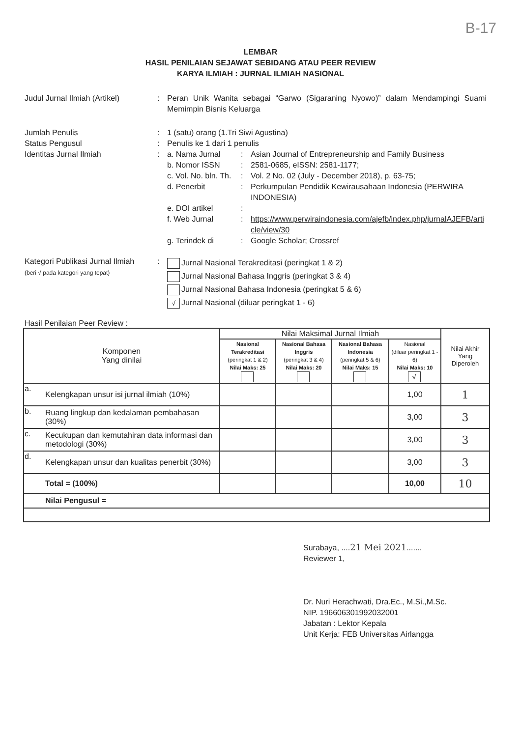B-17
LEMBAR
HASIL PENILAIAN SEJAWAT SEBIDANG ATAU PEER REVIEW
KARYA ILMIAH : JURNAL ILMIAH NASIONAL
Judul Jurnal Ilmiah (Artikel)
: Peran Unik Wanita sebagai “Garwo (Sigaraning Nyowo)” dalam Mendampingi Suami Memimpin Bisnis Keluarga
Jumlah Penulis : 1 (satu) orang (1.Tri Siwi Agustina)
Status Pengusul : Penulis ke 1 dari 1 penulis
Identitas Jurnal Ilmiah : a. Nama Jurnal : Asian Journal of Entrepreneurship and Family Business
b. Nomor ISSN : 2581-0685, eISSN: 2581-1177;
c. Vol. No. bln. Th.
: Vol. 2 No. 02 (July - December 2018), p. 63-75;
d. Penerbit : Perkumpulan Pendidik Kewirausahaan Indonesia (PERWIRA INDONESIA)
e. DOI artikel :
f. Web Jurnal : https://www.perwiraindonesia.com/ajefb/index.php/jurnalAJEFB/article/view/30
g. Terindek di : Google Scholar; Crossref
Kategori Publikasi Jurnal Ilmiah
(beri √ pada kategori yang tepat)
:
Jurnal Nasional Terakreditasi (peringkat 1 & 2)
Jurnal Nasional Bahasa Inggris (peringkat 3 & 4)
Jurnal Nasional Bahasa Indonesia (peringkat 5 & 6)
√ Jurnal Nasional (diluar peringkat 1 - 6)
Hasil Penilaian Peer Review :
| Komponen Yang dinilai | | Nilai Maksimal Jurnal Ilmiah | | | | Nilai Akhir Yang Diperoleh |
| --- | --- | --- | --- | --- | --- | --- |
| | | Nasional Terakreditasi (peringkat 1 & 2) Nilai Maks: 25 | Nasional Bahasa Inggris (peringkat 3 & 4) Nilai Maks: 20 | Nasional Bahasa Indonesia (peringkat 5 & 6) Nilai Maks: 15 | Nasional (diluar peringkat 1 - 6) Nilai Maks: 10 √ | |
| a. | Kelengkapan unsur isi jurnal ilmiah (10%) | | | | 1,00 | 1 |
| b. | Ruang lingkup dan kedalaman pembahasan (30%) | | | | 3,00 | 3 |
| c. | Kecukupan dan kemutahiran data informasi dan metodologi (30%) | | | | 3,00 | 3 |
| d. | Kelengkapan unsur dan kualitas penerbit (30%) | | | | 3,00 | 3 |
| | Total = (100%) | | | | 10,00 | 10 |
| | Nilai Pengusul = | | | | | |
Surabaya, ....21 Mei 2021.......
Reviewer 1,
Dr. Nuri Herachwati, Dra.Ec., M.Si.,M.Sc.
NIP. 196606301992032001
Jabatan : Lektor Kepala
Unit Kerja: FEB Universitas Airlangga